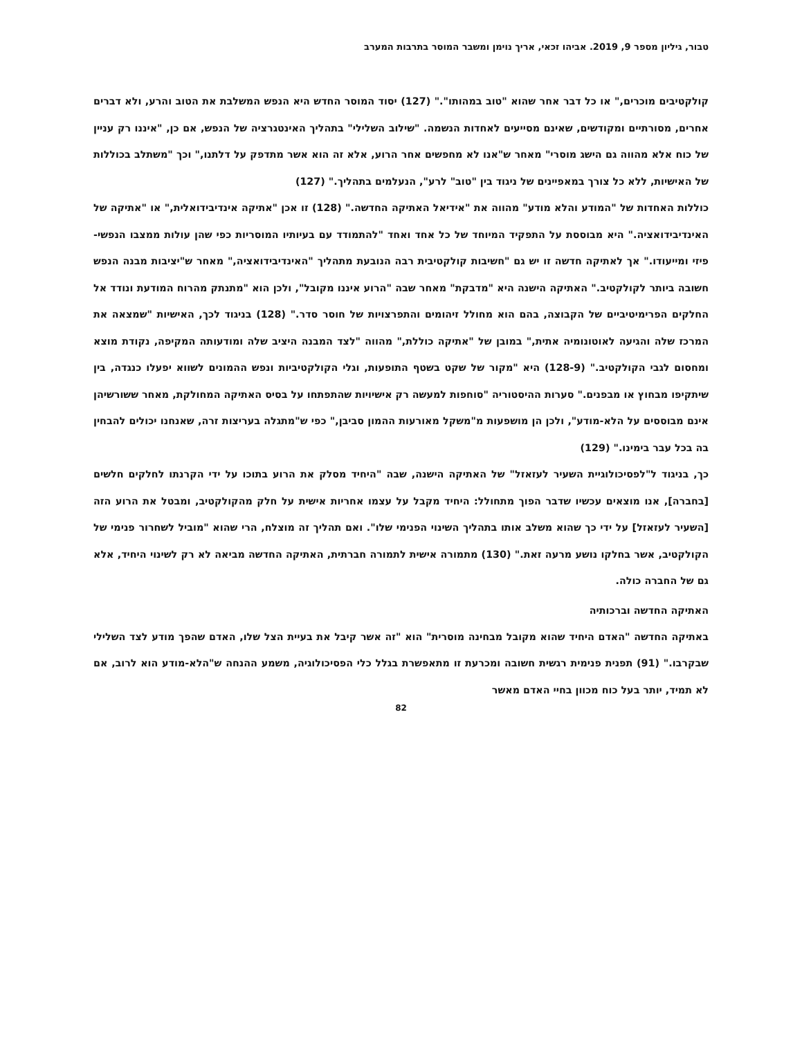טבור, גיליון מספר 9, 2019. אביהו זכאי, אריך נוימן ומשבר המוסר בתרבות המערב
קולקטיבים מוכרים," או כל דבר אחר שהוא "טוב במהותו"." (127) יסוד המוסר החדש היא הנפש המשלבת את הטוב והרע, ולא דברים אחרים, מסורתיים ומקודשים, שאינם מסייעים לאחדות הנשמה. "שילוב השלילי" בתהליך האינטגרציה של הנפש, אם כן, "איננו רק עניין של כוח אלא מהווה גם הישג מוסרי" מאחר ש"אנו לא מחפשים אחר הרוע, אלא זה הוא אשר מתדפק על דלתנו," וכך "משתלב בכוללות של האישיות, ללא כל צורך במאפיינים של ניגוד בין "טוב" לרע", הנעלמים בתהליך." (127)
כוללות האחדות של "המודע והלא מודע" מהווה את "אידיאל האתיקה החדשה." (128) זו אכן "אתיקה אינדיבידואלית," או "אתיקה של האינדיבידואציה." היא מבוססת על התפקיד המיוחד של כל אחד ואחד "להתמודד עם בעיותיו המוסריות כפי שהן עולות ממצבו הנפשי-פיזי ומייעודו." אך לאתיקה חדשה זו יש גם "חשיבות קולקטיבית רבה הנובעת מתהליך "האינדיבידואציה," מאחר ש"יציבות מבנה הנפש חשובה ביותר לקולקטיב." האתיקה הישנה היא "מדבקת" מאחר שבה "הרוע איננו מקובל", ולכן הוא "מתנתק מהרוח המודעת ונודד אל החלקים הפרימיטיביים של הקבוצה, בהם הוא מחולל זיהומים והתפרצויות של חוסר סדר." (128) בניגוד לכך, האישיות "שמצאה את המרכז שלה והגיעה לאוטונומיה אתית," במובן של "אתיקה כוללת," מהווה "לצד המבנה היציב שלה ומודעותה המקיפה, נקודת מוצא ומחסום לגבי הקולקטיב." (128-9) היא "מקור של שקט בשטף התופעות, וגלי הקולקטיביות ונפש ההמונים לשווא יפעלו כנגדה, בין שיתקיפו מבחוץ או מבפנים." סערות ההיסטוריה "סוחפות למעשה רק אישיויות שהתפתחו על בסיס האתיקה המחולקת, מאחר ששורשיהן אינם מבוססים על הלא-מודע", ולכן הן מושפעות מ"משקל מאורעות ההמון סביבן," כפי ש"מתגלה בעריצות זרה, שאנחנו יכולים להבחין בה בכל עבר בימינו." (129)
כך, בניגוד ל"לפסיכולוגיית השעיר לעזאזל" של האתיקה הישנה, שבה "היחיד מסלק את הרוע בתוכו על ידי הקרנתו לחלקים חלשים [בחברה], אנו מוצאים עכשיו שדבר הפוך מתחולל: היחיד מקבל על עצמו אחריות אישית על חלק מהקולקטיב, ומבטל את הרוע הזה [השעיר לעזאזל] על ידי כך שהוא משלב אותו בתהליך השינוי הפנימי שלו". ואם תהליך זה מוצלח, הרי שהוא "מוביל לשחרור פנימי של הקולקטיב, אשר בחלקו נושע מרעה זאת." (130) מתמורה אישית לתמורה חברתית, האתיקה החדשה מביאה לא רק לשינוי היחיד, אלא גם של החברה כולה.
האתיקה החדשה וברכותיה
באתיקה החדשה "האדם היחיד שהוא מקובל מבחינה מוסרית" הוא "זה אשר קיבל את בעיית הצל שלו, האדם שהפך מודע לצד השלילי שבקרבו." (91) תפנית פנימית רגשית חשובה ומכרעת זו מתאפשרת בגלל כלי הפסיכולוגיה, משמע ההנחה ש"הלא-מודע הוא לרוב, אם לא תמיד, יותר בעל כוח מכוון בחיי האדם מאשר
82